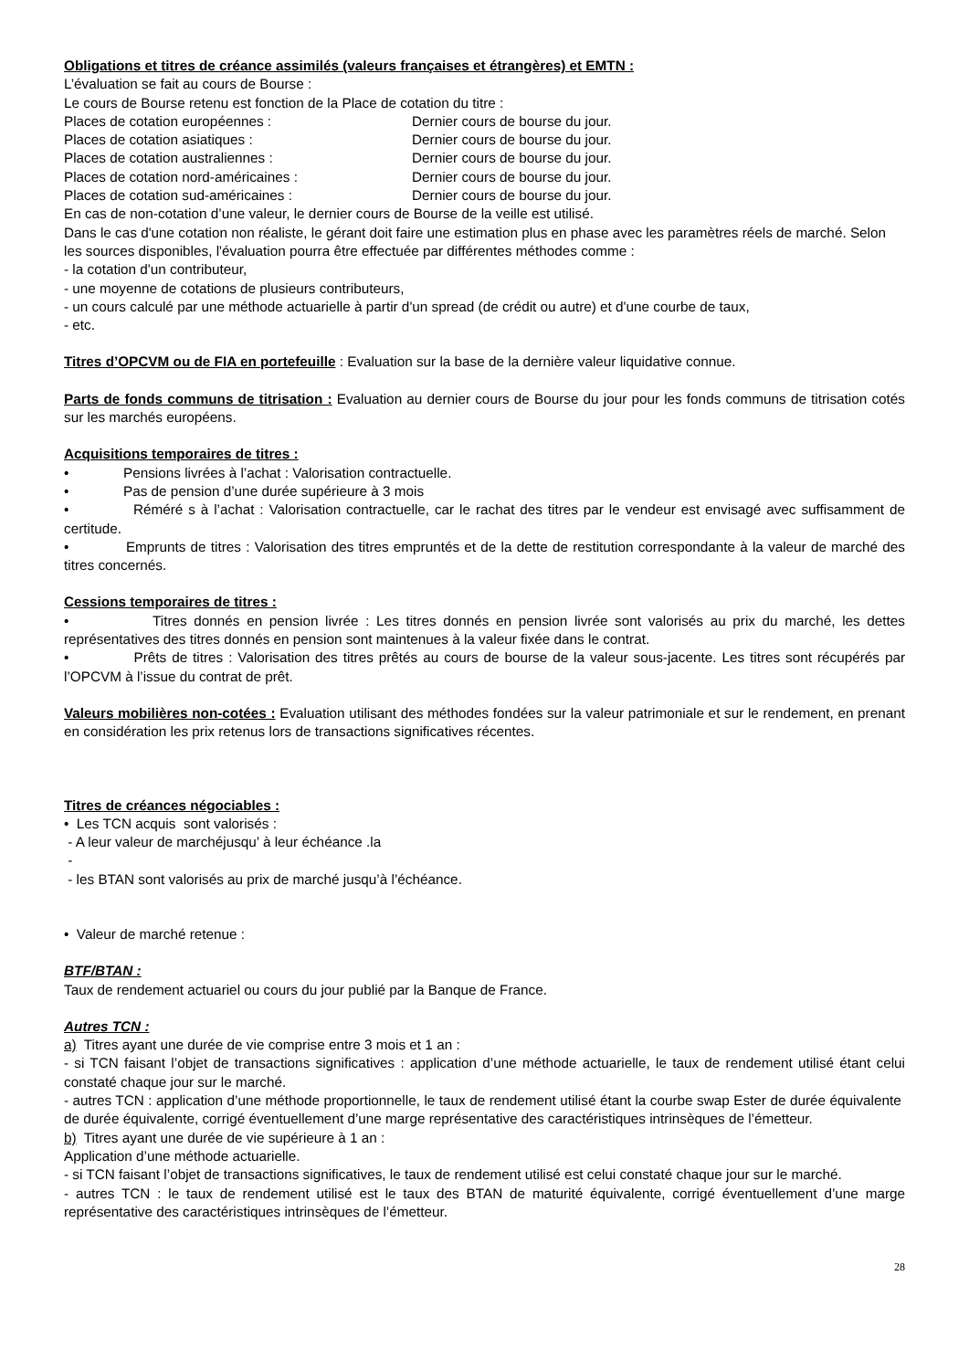Obligations et titres de créance assimilés (valeurs françaises et étrangères) et EMTN :
L’évaluation se fait au cours de Bourse :
Le cours de Bourse retenu est fonction de la Place de cotation du titre :
Places de cotation européennes : Dernier cours de bourse du jour.
Places de cotation asiatiques : Dernier cours de bourse du jour.
Places de cotation australiennes : Dernier cours de bourse du jour.
Places de cotation nord-américaines : Dernier cours de bourse du jour.
Places de cotation sud-américaines : Dernier cours de bourse du jour.
En cas de non-cotation d’une valeur, le dernier cours de Bourse de la veille est utilisé.
Dans le cas d'une cotation non réaliste, le gérant doit faire une estimation plus en phase avec les paramètres réels de marché. Selon les sources disponibles, l'évaluation pourra être effectuée par différentes méthodes comme :
- la cotation d'un contributeur,
- une moyenne de cotations de plusieurs contributeurs,
- un cours calculé par une méthode actuarielle à partir d'un spread (de crédit ou autre) et d'une courbe de taux,
- etc.
Titres d’OPCVM ou de FIA en portefeuille : Evaluation sur la base de la dernière valeur liquidative connue.
Parts de fonds communs de titrisation : Evaluation au dernier cours de Bourse du jour pour les fonds communs de titrisation cotés sur les marchés européens.
Acquisitions temporaires de titres :
• Pensions livrées à l’achat : Valorisation contractuelle.
• Pas de pension d’une durée supérieure à 3 mois
• Réméré s à l’achat : Valorisation contractuelle, car le rachat des titres par le vendeur est envisagé avec suffisamment de certitude.
• Emprunts de titres : Valorisation des titres empruntés et de la dette de restitution correspondante à la valeur de marché des titres concernés.
Cessions temporaires de titres :
• Titres donnés en pension livrée : Les titres donnés en pension livrée sont valorisés au prix du marché, les dettes représentatives des titres donnés en pension sont maintenues à la valeur fixée dans le contrat.
• Prêts de titres : Valorisation des titres prêtés au cours de bourse de la valeur sous-jacente. Les titres sont récupérés par l’OPCVM à l’issue du contrat de prêt.
Valeurs mobilières non-cotées : Evaluation utilisant des méthodes fondées sur la valeur patrimoniale et sur le rendement, en prenant en considération les prix retenus lors de transactions significatives récentes.
Titres de créances négociables :
• Les TCN acquis sont valorisés :
- A leur valeur de marchéjusqu’ à leur échéance .la
-
- les BTAN sont valorisés au prix de marché jusqu’à l’échéance.
• Valeur de marché retenue :
BTF/BTAN :
Taux de rendement actuariel ou cours du jour publié par la Banque de France.
Autres TCN :
a) Titres ayant une durée de vie comprise entre 3 mois et 1 an :
- si TCN faisant l’objet de transactions significatives : application d’une méthode actuarielle, le taux de rendement utilisé étant celui constaté chaque jour sur le marché.
- autres TCN : application d’une méthode proportionnelle, le taux de rendement utilisé étant la courbe swap Ester de durée équivalente de durée équivalente, corrigé éventuellement d’une marge représentative des caractéristiques intrinsèques de l’émetteur.
b) Titres ayant une durée de vie supérieure à 1 an :
Application d’une méthode actuarielle.
- si TCN faisant l’objet de transactions significatives, le taux de rendement utilisé est celui constaté chaque jour sur le marché.
- autres TCN : le taux de rendement utilisé est le taux des BTAN de maturité équivalente, corrigé éventuellement d’une marge représentative des caractéristiques intrinsèques de l’émetteur.
28